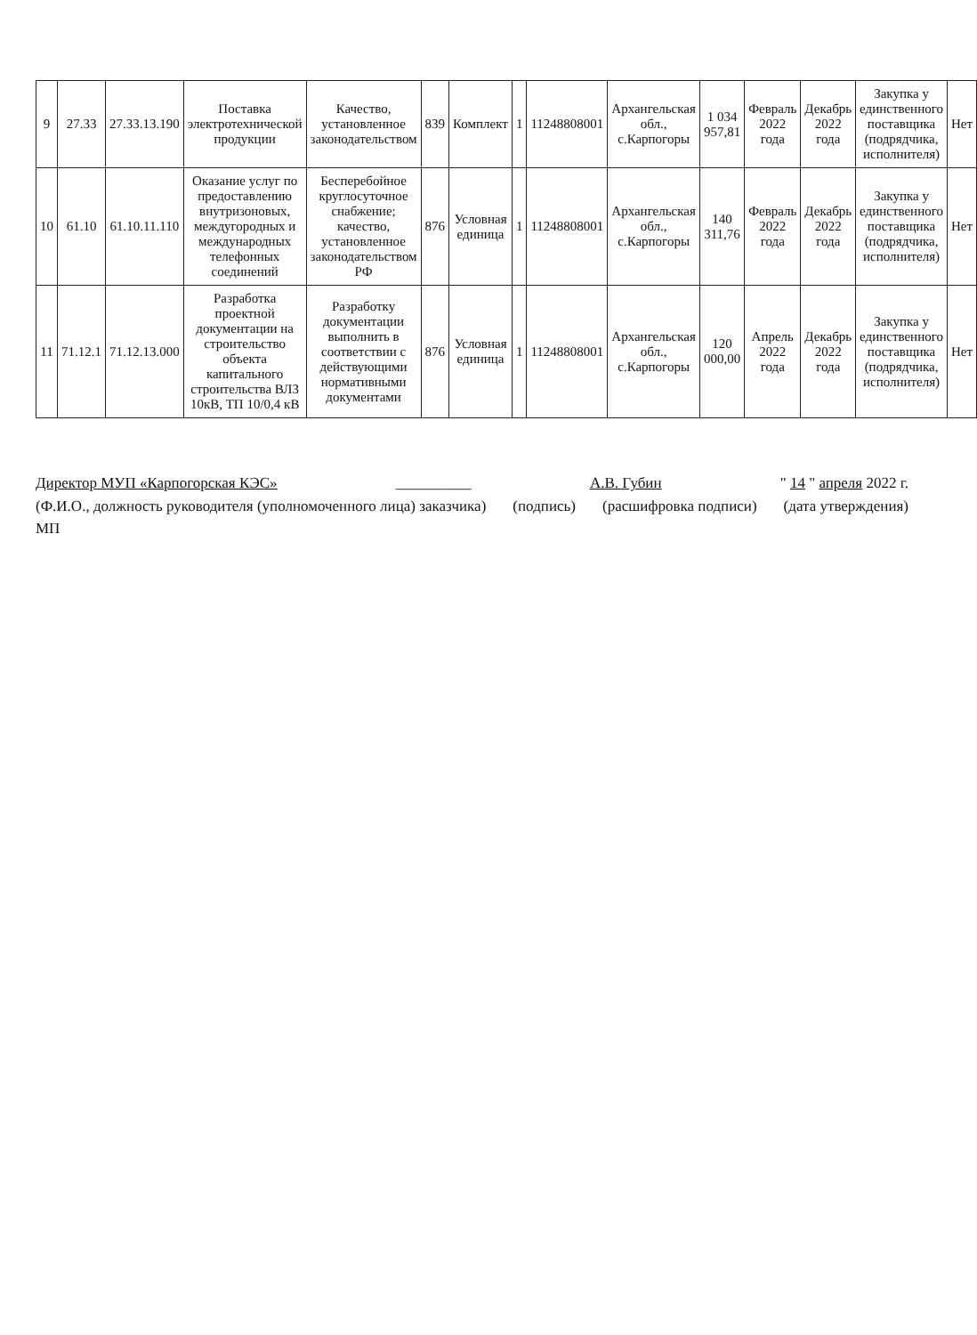| 9 | 27.33 | 27.33.13.190 | Поставка электротехнической продукции | Качество, установленное законодательством | 839 | Комплект | 1 | 11248808001 | Архангельская обл., с.Карпогоры | 1 034 957,81 | Февраль 2022 года | Декабрь 2022 года | Закупка у единственного поставщика (подрядчика, исполнителя) | Нет |
| 10 | 61.10 | 61.10.11.110 | Оказание услуг по предоставлению внутризоновых, междугородных и международных телефонных соединений | Бесперебойное круглосуточное снабжение; качество, установленное законодательством РФ | 876 | Условная единица | 1 | 11248808001 | Архангельская обл., с.Карпогоры | 140 311,76 | Февраль 2022 года | Декабрь 2022 года | Закупка у единственного поставщика (подрядчика, исполнителя) | Нет |
| 11 | 71.12.1 | 71.12.13.000 | Разработка проектной документации на строительство объекта капитального строительства ВЛЗ 10кВ, ТП 10/0,4 кВ | Разработку документации выполнить в соответствии с действующими нормативными документами | 876 | Условная единица | 1 | 11248808001 | Архангельская обл., с.Карпогоры | 120 000,00 | Апрель 2022 года | Декабрь 2022 года | Закупка у единственного поставщика (подрядчика, исполнителя) | Нет |
Директор МУП «Карпогорская КЭС» __________ А.В. Губин " 14 " апреля 2022 г.
(Ф.И.О., должность руководителя (уполномоченного лица) заказчика) (подпись) (расшифровка подписи) (дата утверждения)
МП